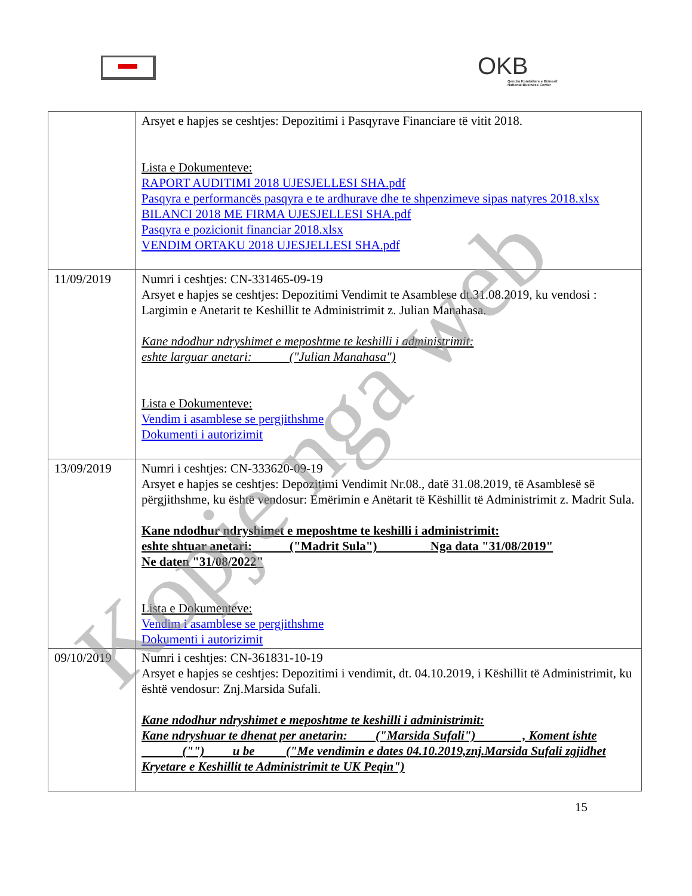OKB
Qendra Kombëtare e Biznesit
National Business Center
| | Arsyet e hapjes se ceshtjes: Depozitimi i Pasqyrave Financiare të vitit 2018. Lista e Dokumenteve: RAPORT AUDITIMI 2018 UJESJELLESI SHA.pdf Pasqyra e performancës pasqyra e te ardhurave dhe te shpenzimeve sipas natyres 2018.xlsx BILANCI 2018 ME FIRMA UJESJELLESI SHA.pdf Pasqyra e pozicionit financiar 2018.xlsx VENDIM ORTAKU 2018 UJESJELLESI SHA.pdf |
| 11/09/2019 | Numri i ceshtjes: CN-331465-09-19 Arsyet e hapjes se ceshtjes: Depozitimi Vendimit te Asamblese dt.31.08.2019, ku vendosi : Largimin e Anetarit te Keshillit te Administrimit z. Julian Manahasa. Kane ndodhur ndryshimet e meposhtme te keshilli i administrimit: eshte larguar anetari: ("Julian Manahasa") Lista e Dokumenteve: Vendim i asamblese se pergjithshme Dokumenti i autorizimit |
| 13/09/2019 | Numri i ceshtjes: CN-333620-09-19 Arsyet e hapjes se ceshtjes: Depozitimi Vendimit Nr.08., datë 31.08.2019, të Asamblesë së përgjithshme, ku është vendosur: Emërimin e Anëtarit të Këshillit të Administrimit z. Madrit Sula. Kane ndodhur ndryshimet e meposhtme te keshilli i administrimit: eshte shtuar anetari: ("Madrit Sula") Nga data "31/08/2019" Ne daten "31/08/2022" Lista e Dokumenteve: Vendim i asamblese se pergjithshme Dokumenti i autorizimit |
| 09/10/2019 | Numri i ceshtjes: CN-361831-10-19 Arsyet e hapjes se ceshtjes: Depozitimi i vendimit, dt. 04.10.2019, i Këshillit të Administrimit, ku është vendosur: Znj.Marsida Sufali. Kane ndodhur ndryshimet e meposhtme te keshilli i administrimit: Kane ndryshuar te dhenat per anetarin: ("Marsida Sufali") , Koment ishte ("") u be ("Me vendimin e dates 04.10.2019,znj.Marsida Sufali zgjidhet Kryetare e Keshillit te Administrimit te UK Peqin") |
15
Kopje nga web